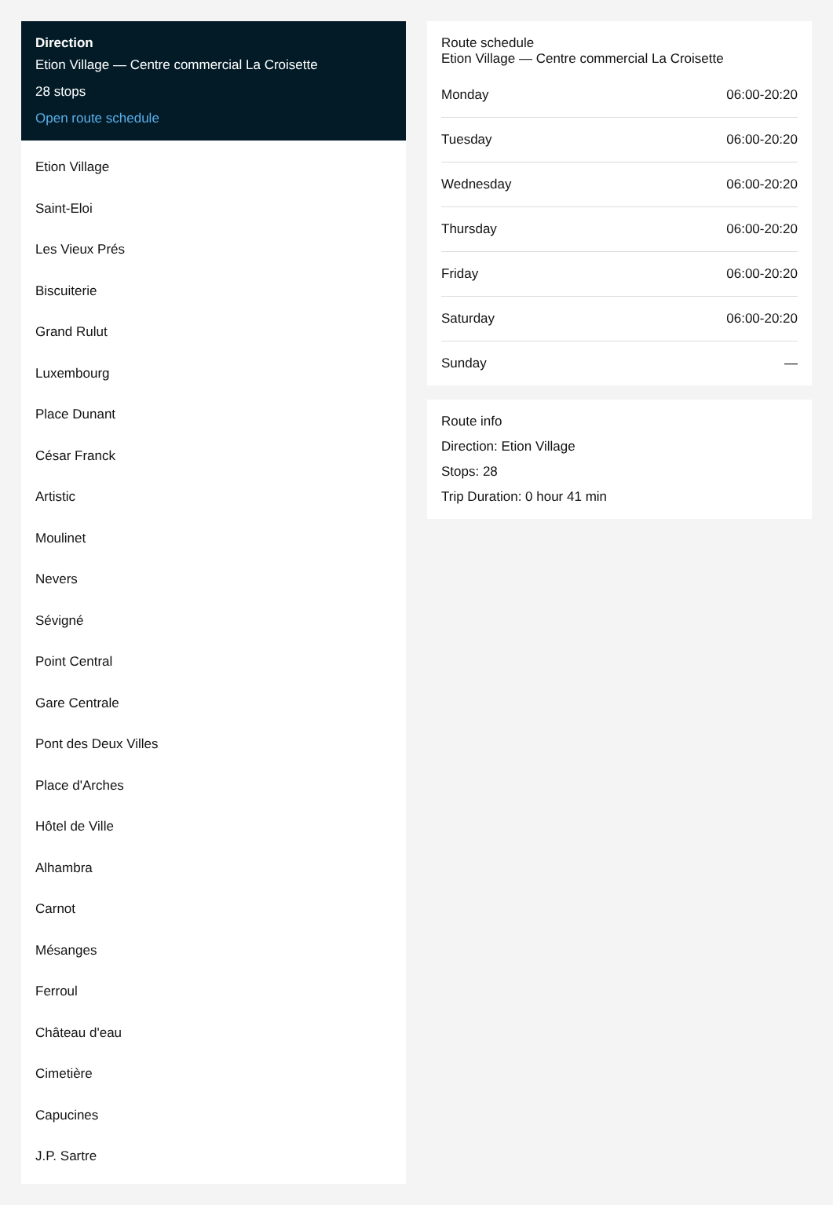Direction
Etion Village — Centre commercial La Croisette
28 stops
Open route schedule
Etion Village
Saint-Eloi
Les Vieux Prés
Biscuiterie
Grand Rulut
Luxembourg
Place Dunant
César Franck
Artistic
Moulinet
Nevers
Sévigné
Point Central
Gare Centrale
Pont des Deux Villes
Place d'Arches
Hôtel de Ville
Alhambra
Carnot
Mésanges
Ferroul
Château d'eau
Cimetière
Capucines
J.P. Sartre
Route schedule
Etion Village — Centre commercial La Croisette
| Monday | 06:00-20:20 |
| Tuesday | 06:00-20:20 |
| Wednesday | 06:00-20:20 |
| Thursday | 06:00-20:20 |
| Friday | 06:00-20:20 |
| Saturday | 06:00-20:20 |
| Sunday | — |
Route info
Direction: Etion Village
Stops: 28
Trip Duration: 0 hour 41 min